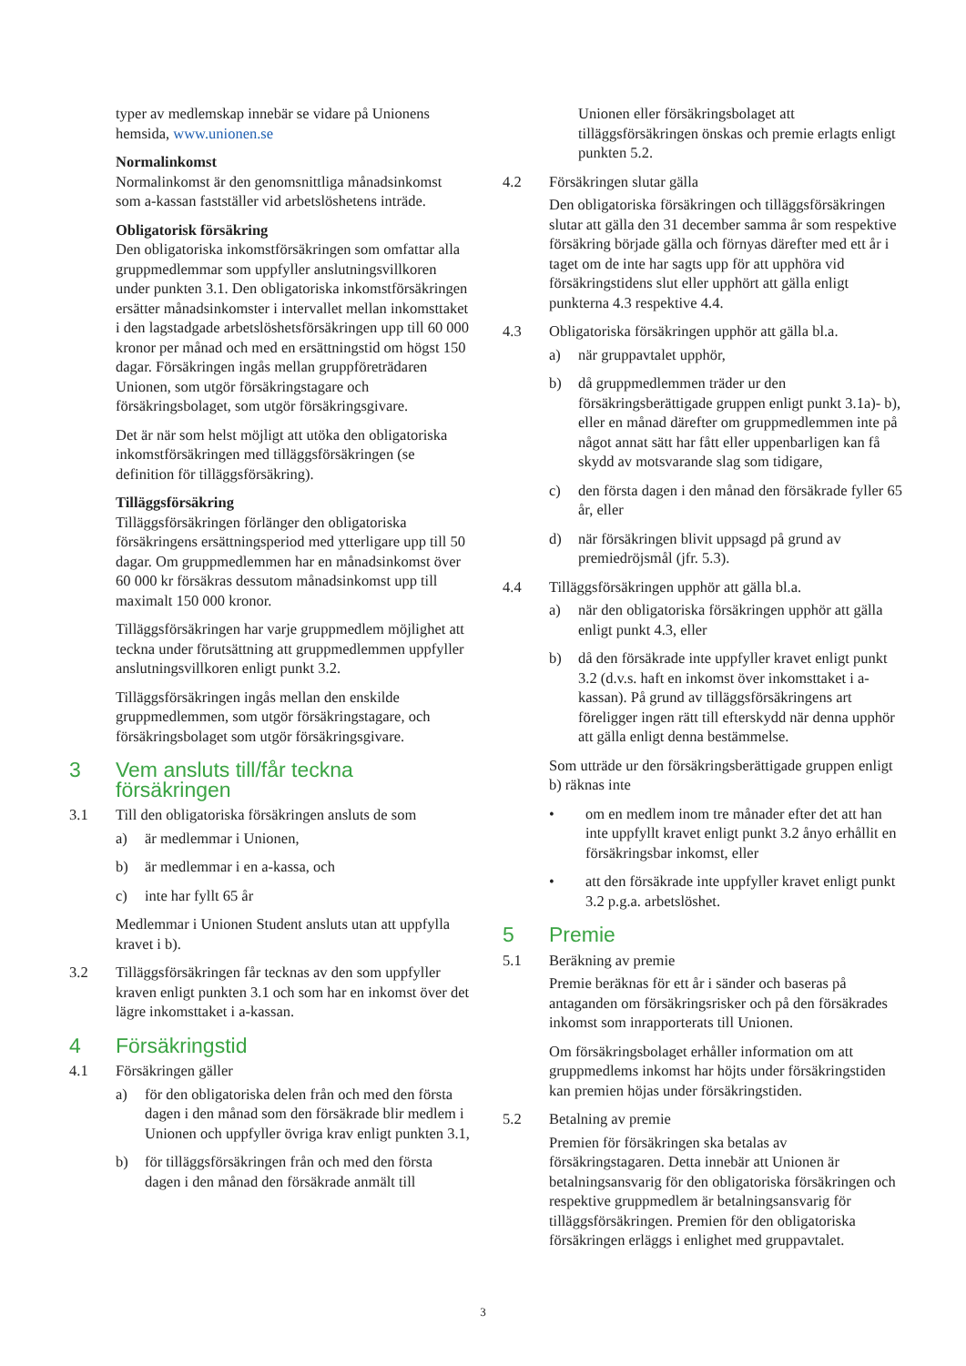typer av medlemskap innebär se vidare på Unionens hemsida, www.unionen.se
Normalinkomst
Normalinkomst är den genomsnittliga månadsinkomst som a-kassan fastställer vid arbetslöshetens inträde.
Obligatorisk försäkring
Den obligatoriska inkomstförsäkringen som omfattar alla gruppmedlemmar som uppfyller anslutningsvillkoren under punkten 3.1. Den obligatoriska inkomstförsäkringen ersätter månadsinkomster i intervallet mellan inkomsttaket i den lagstadgade arbetslöshetsförsäkringen upp till 60 000 kronor per månad och med en ersättningstid om högst 150 dagar. Försäkringen ingås mellan gruppföreträdaren Unionen, som utgör försäkringstagare och försäkringsbolaget, som utgör försäkringsgivare.
Det är när som helst möjligt att utöka den obligatoriska inkomstförsäkringen med tilläggsförsäkringen (se definition för tilläggsförsäkring).
Tilläggsförsäkring
Tilläggsförsäkringen förlänger den obligatoriska försäkringens ersättningsperiod med ytterligare upp till 50 dagar. Om gruppmedlemmen har en månadsinkomst över 60 000 kr försäkras dessutom månadsinkomst upp till maximalt 150 000 kronor.
Tilläggsförsäkringen har varje gruppmedlem möjlighet att teckna under förutsättning att gruppmedlemmen uppfyller anslutningsvillkoren enligt punkt 3.2.
Tilläggsförsäkringen ingås mellan den enskilde gruppmedlemmen, som utgör försäkringstagare, och försäkringsbolaget som utgör försäkringsgivare.
3 Vem ansluts till/får teckna försäkringen
3.1 Till den obligatoriska försäkringen ansluts de som
a) är medlemmar i Unionen,
b) är medlemmar i en a-kassa, och
c) inte har fyllt 65 år
Medlemmar i Unionen Student ansluts utan att uppfylla kravet i b).
3.2 Tilläggsförsäkringen får tecknas av den som uppfyller kraven enligt punkten 3.1 och som har en inkomst över det lägre inkomsttaket i a-kassan.
4 Försäkringstid
4.1 Försäkringen gäller
a) för den obligatoriska delen från och med den första dagen i den månad som den försäkrade blir medlem i Unionen och uppfyller övriga krav enligt punkten 3.1,
b) för tilläggsförsäkringen från och med den första dagen i den månad den försäkrade anmält till
Unionen eller försäkringsbolaget att tilläggsförsäkringen önskas och premie erlagts enligt punkten 5.2.
4.2 Försäkringen slutar gälla
Den obligatoriska försäkringen och tilläggsförsäkringen slutar att gälla den 31 december samma år som respektive försäkring började gälla och förnyas därefter med ett år i taget om de inte har sagts upp för att upphöra vid försäkringstidens slut eller upphört att gälla enligt punkterna 4.3 respektive 4.4.
4.3 Obligatoriska försäkringen upphör att gälla bl.a.
a) när gruppavtalet upphör,
b) då gruppmedlemmen träder ur den försäkringsberättigade gruppen enligt punkt 3.1a)- b), eller en månad därefter om gruppmedlemmen inte på något annat sätt har fått eller uppenbarligen kan få skydd av motsvarande slag som tidigare,
c) den första dagen i den månad den försäkrade fyller 65 år, eller
d) när försäkringen blivit uppsagd på grund av premiedröjsmål (jfr. 5.3).
4.4 Tilläggsförsäkringen upphör att gälla bl.a.
a) när den obligatoriska försäkringen upphör att gälla enligt punkt 4.3, eller
b) då den försäkrade inte uppfyller kravet enligt punkt 3.2 (d.v.s. haft en inkomst över inkomsttaket i a-kassan). På grund av tilläggsförsäkringens art föreligger ingen rätt till efterskydd när denna upphör att gälla enligt denna bestämmelse.
Som utträde ur den försäkringsberättigade gruppen enligt b) räknas inte
• om en medlem inom tre månader efter det att han inte uppfyllt kravet enligt punkt 3.2 ånyo erhållit en försäkringsbar inkomst, eller
• att den försäkrade inte uppfyller kravet enligt punkt 3.2 p.g.a. arbetslöshet.
5 Premie
5.1 Beräkning av premie
Premie beräknas för ett år i sänder och baseras på antaganden om försäkringsrisker och på den försäkrades inkomst som inrapporterats till Unionen.
Om försäkringsbolaget erhåller information om att gruppmedlems inkomst har höjts under försäkringstiden kan premien höjas under försäkringstiden.
5.2 Betalning av premie
Premien för försäkringen ska betalas av försäkringstagaren. Detta innebär att Unionen är betalningsansvarig för den obligatoriska försäkringen och respektive gruppmedlem är betalningsansvarig för tilläggsförsäkringen. Premien för den obligatoriska försäkringen erläggs i enlighet med gruppavtalet.
3